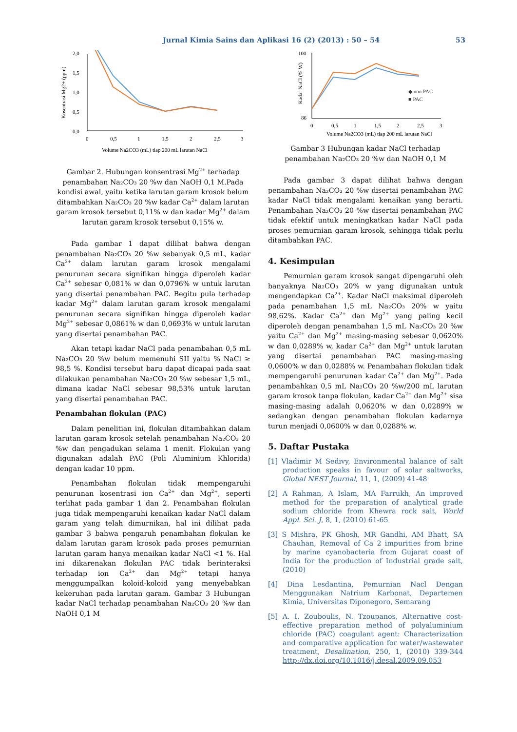Jurnal Kimia Sains dan Aplikasi 16 (2) (2013) : 50 – 54 53
0,0
0,5
1,0
1,5
2,0
0
0,5
1
1,5
2
2,5
3
Volume Na2CO3 (mL) tiap 200 mL larutan NaCl
Kosentrasi Mg2+ (ppm)
Gambar 2. Hubungan konsentrasi Mg<sup>2+</sup> terhadap penambahan Na₂CO₃ 20 %w dan NaOH 0,1 M.Pada kondisi awal, yaitu ketika larutan garam krosok belum ditambahkan Na₂CO₃ 20 %w kadar Ca<sup>2+</sup> dalam larutan garam krosok tersebut 0,11% w dan kadar Mg<sup>2+</sup> dalam larutan garam krosok tersebut 0,15% w.
Pada gambar 1 dapat dilihat bahwa dengan penambahan Na₂CO₃ 20 %w sebanyak 0,5 mL, kadar Ca<sup>2+</sup> dalam larutan garam krosok mengalami penurunan secara signifikan hingga diperoleh kadar Ca<sup>2+</sup> sebesar 0,081% w dan 0,0796% w untuk larutan yang disertai penambahan PAC. Begitu pula terhadap kadar Mg<sup>2+</sup> dalam larutan garam krosok mengalami penurunan secara signifikan hingga diperoleh kadar Mg<sup>2+</sup> sebesar 0,0861% w dan 0,0693% w untuk larutan yang disertai penambahan PAC.
Akan tetapi kadar NaCl pada penambahan 0,5 mL Na₂CO₃ 20 %w belum memenuhi SII yaitu % NaCl ≥ 98,5 %. Kondisi tersebut baru dapat dicapai pada saat dilakukan penambahan Na₂CO₃ 20 %w sebesar 1,5 mL, dimana kadar NaCl sebesar 98,53% untuk larutan yang disertai penambahan PAC.
Penambahan flokulan (PAC)
Dalam penelitian ini, flokulan ditambahkan dalam larutan garam krosok setelah penambahan Na₂CO₃ 20 %w dan pengadukan selama 1 menit. Flokulan yang digunakan adalah PAC (Poli Aluminium Khlorida) dengan kadar 10 ppm.
Penambahan flokulan tidak mempengaruhi penurunan kosentrasi ion Ca<sup>2+</sup> dan Mg<sup>2+</sup>, seperti terlihat pada gambar 1 dan 2. Penambahan flokulan juga tidak mempengaruhi kenaikan kadar NaCl dalam garam yang telah dimurnikan, hal ini dilihat pada gambar 3 bahwa pengaruh penambahan flokulan ke dalam larutan garam krosok pada proses pemurnian larutan garam hanya menaikan kadar NaCl <1 %. Hal ini dikarenakan flokulan PAC tidak berinteraksi terhadap ion Ca<sup>2+</sup> dan Mg<sup>2+</sup> tetapi hanya menggumpalkan koloid-koloid yang menyebabkan kekeruhan pada larutan garam. Gambar 3 Hubungan kadar NaCl terhadap penambahan Na₂CO₃ 20 %w dan NaOH 0,1 M
100
86
0
0,5
1
1,5
2
2,5
3
Volume Na2CO3 (mL) tiap 200 mL larutan NaCl
Kadar NaCl (% W)
◆ non PAC
■ PAC
Gambar 3 Hubungan kadar NaCl terhadap penambahan Na₂CO₃ 20 %w dan NaOH 0,1 M
Pada gambar 3 dapat dilihat bahwa dengan penambahan Na₂CO₃ 20 %w disertai penambahan PAC kadar NaCl tidak mengalami kenaikan yang berarti. Penambahan Na₂CO₃ 20 %w disertai penambahan PAC tidak efektif untuk meningkatkan kadar NaCl pada proses pemurnian garam krosok, sehingga tidak perlu ditambahkan PAC.
4. Kesimpulan
Pemurnian garam krosok sangat dipengaruhi oleh banyaknya Na₂CO₃ 20% w yang digunakan untuk mengendapkan Ca<sup>2+</sup>. Kadar NaCl maksimal diperoleh pada penambahan 1,5 mL Na₂CO₃ 20% w yaitu 98,62%. Kadar Ca<sup>2+</sup> dan Mg<sup>2+</sup> yang paling kecil diperoleh dengan penambahan 1,5 mL Na₂CO₃ 20 %w yaitu Ca<sup>2+</sup> dan Mg<sup>2+</sup> masing-masing sebesar 0,0620% w dan 0,0289% w, kadar Ca<sup>2+</sup> dan Mg<sup>2+</sup> untuk larutan yang disertai penambahan PAC masing-masing 0,0600% w dan 0,0288% w. Penambahan flokulan tidak mempengaruhi penurunan kadar Ca<sup>2+</sup> dan Mg<sup>2+</sup>. Pada penambahkan 0,5 mL Na₂CO₃ 20 %w/200 mL larutan garam krosok tanpa flokulan, kadar Ca<sup>2+</sup> dan Mg<sup>2+</sup> sisa masing-masing adalah 0,0620% w dan 0,0289% w sedangkan dengan penambahan flokulan kadarnya turun menjadi 0,0600% w dan 0,0288% w.
5. Daftar Pustaka
[1] Vladimir M Sedivy, Environmental balance of salt production speaks in favour of solar saltworks, Global NEST Journal, 11, 1, (2009) 41-48
[2] A Rahman, A Islam, MA Farrukh, An improved method for the preparation of analytical grade sodium chloride from Khewra rock salt, World Appl. Sci. J, 8, 1, (2010) 61-65
[3] S Mishra, PK Ghosh, MR Gandhi, AM Bhatt, SA Chauhan, Removal of Ca 2 impurities from brine by marine cyanobacteria from Gujarat coast of India for the production of Industrial grade salt, (2010)
[4] Dina Lesdantina, Pemurnian Nacl Dengan Menggunakan Natrium Karbonat, Departemen Kimia, Universitas Diponegoro, Semarang
[5] A. I. Zouboulis, N. Tzoupanos, Alternative cost-effective preparation method of polyaluminium chloride (PAC) coagulant agent: Characterization and comparative application for water/wastewater treatment, Desalination, 250, 1, (2010) 339-344 http://dx.doi.org/10.1016/j.desal.2009.09.053